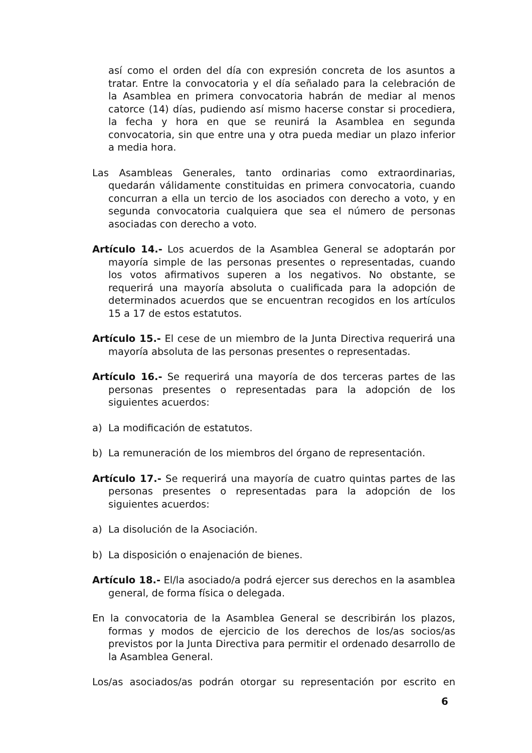así como el orden del día con expresión concreta de los asuntos a tratar. Entre la convocatoria y el día señalado para la celebración de la Asamblea en primera convocatoria habrán de mediar al menos catorce (14) días, pudiendo así mismo hacerse constar si procediera, la fecha y hora en que se reunirá la Asamblea en segunda convocatoria, sin que entre una y otra pueda mediar un plazo inferior a media hora.
Las Asambleas Generales, tanto ordinarias como extraordinarias, quedarán válidamente constituidas en primera convocatoria, cuando concurran a ella un tercio de los asociados con derecho a voto, y en segunda convocatoria cualquiera que sea el número de personas asociadas con derecho a voto.
Artículo 14.- Los acuerdos de la Asamblea General se adoptarán por mayoría simple de las personas presentes o representadas, cuando los votos afirmativos superen a los negativos. No obstante, se requerirá una mayoría absoluta o cualificada para la adopción de determinados acuerdos que se encuentran recogidos en los artículos 15 a 17 de estos estatutos.
Artículo 15.- El cese de un miembro de la Junta Directiva requerirá una mayoría absoluta de las personas presentes o representadas.
Artículo 16.- Se requerirá una mayoría de dos terceras partes de las personas presentes o representadas para la adopción de los siguientes acuerdos:
a) La modificación de estatutos.
b) La remuneración de los miembros del órgano de representación.
Artículo 17.- Se requerirá una mayoría de cuatro quintas partes de las personas presentes o representadas para la adopción de los siguientes acuerdos:
a) La disolución de la Asociación.
b) La disposición o enajenación de bienes.
Artículo 18.- El/la asociado/a podrá ejercer sus derechos en la asamblea general, de forma física o delegada.
En la convocatoria de la Asamblea General se describirán los plazos, formas y modos de ejercicio de los derechos de los/as socios/as previstos por la Junta Directiva para permitir el ordenado desarrollo de la Asamblea General.
Los/as asociados/as podrán otorgar su representación por escrito en
6